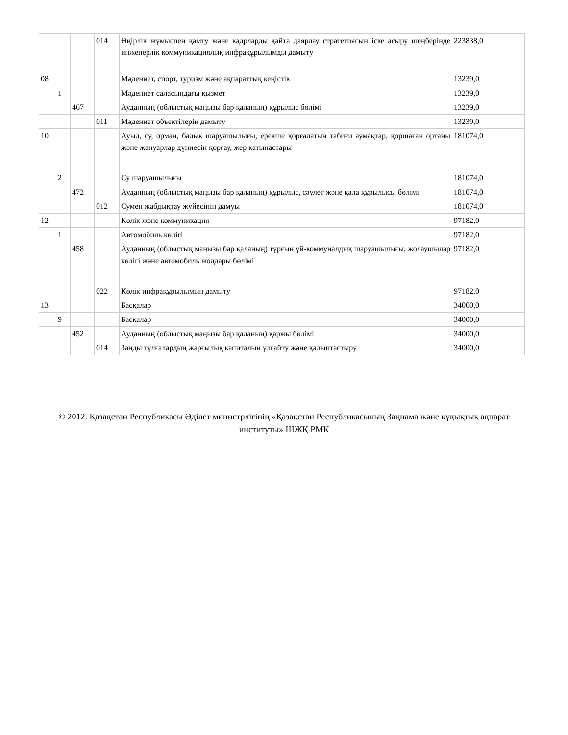| | | | 014 | Өңірлік жұмыспен қамту және кадрларды қайта даярлау стратегиясын іске асыру шеңберінде инженерлік коммуникациялық инфрақұрылымды дамыту | 223838,0 |
| 08 | | | | Мәдениет, спорт, туризм және ақпараттық кеңістік | 13239,0 |
| | 1 | | | Мәдениет саласындағы қызмет | 13239,0 |
| | | 467 | | Ауданның (облыстық маңызы бар қаланың) құрылыс бөлімі | 13239,0 |
| | | | 011 | Мәдениет объектілерін дамыту | 13239,0 |
| 10 | | | | Ауыл, су, орман, балық шаруашылығы, ерекше қорғалатын табиғи аумақтар, қоршаған ортаны және жануарлар дүниесін қорғау, жер қатынастары | 181074,0 |
| | 2 | | | Су шаруашылығы | 181074,0 |
| | | 472 | | Ауданның (облыстық маңызы бар қаланың) құрылыс, сәулет және қала құрылысы бөлімі | 181074,0 |
| | | | 012 | Сумен жабдықтау жуйесінің дамуы | 181074,0 |
| 12 | | | | Көлік және коммуникация | 97182,0 |
| | 1 | | | Автомобиль көлігі | 97182,0 |
| | | 458 | | Ауданның (облыстық маңызы бар қаланың) тұрғын үй-коммуналдық шаруашылығы, жолаушылар көлігі және автомобиль жолдары бөлімі | 97182,0 |
| | | | 022 | Көлік инфрақұрылымын дамыту | 97182,0 |
| 13 | | | | Басқалар | 34000,0 |
| | 9 | | | Басқалар | 34000,0 |
| | | 452 | | Ауданның (облыстық маңызы бар қаланың) қаржы бөлімі | 34000,0 |
| | | | 014 | Заңды тұлғалардың жарғылық капиталын ұлғайту және қалыптастыру | 34000,0 |
© 2012. Қазақстан Республикасы Әділет министрлігінің «Қазақстан Республикасының Заңнама және құқықтық ақпарат институты» ШЖҚ РМК